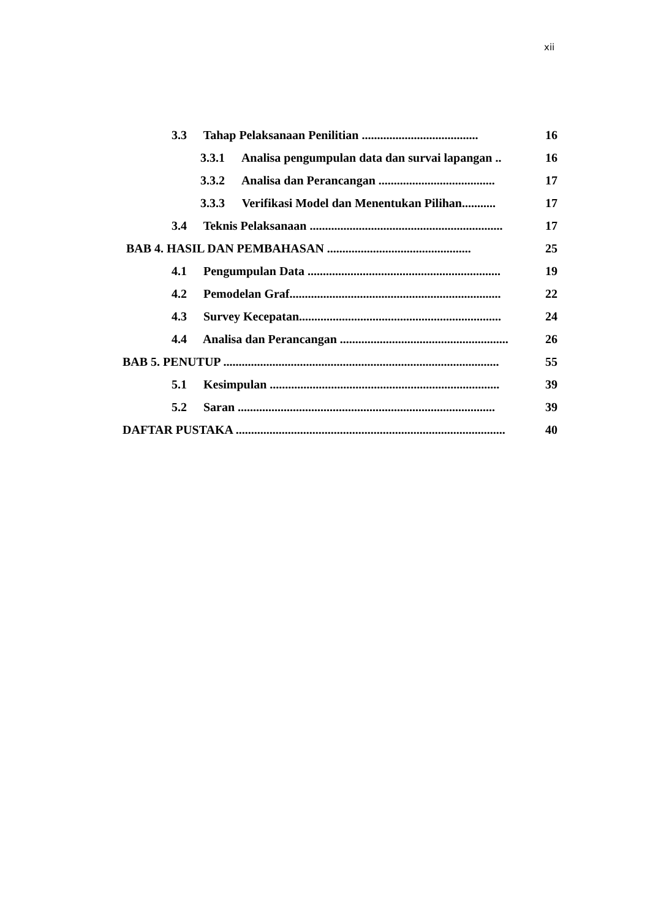xii
3.3 Tahap Pelaksanaan Penilitian ...................................... 16
3.3.1 Analisa pengumpulan data dan survai lapangan .. 16
3.3.2 Analisa dan Perancangan ...................................... 17
3.3.3 Verifikasi Model dan Menentukan Pilihan........... 17
3.4 Teknis Pelaksanaan ............................................................... 17
BAB 4. HASIL DAN PEMBAHASAN ............................................... 25
4.1 Pengumpulan Data ............................................................... 19
4.2 Pemodelan Graf..................................................................... 22
4.3 Survey Kecepatan.................................................................. 24
4.4 Analisa dan Perancangan ....................................................... 26
BAB 5. PENUTUP .......................................................................................... 55
5.1 Kesimpulan ........................................................................... 39
5.2 Saran .................................................................................... 39
DAFTAR PUSTAKA ........................................................................................ 40